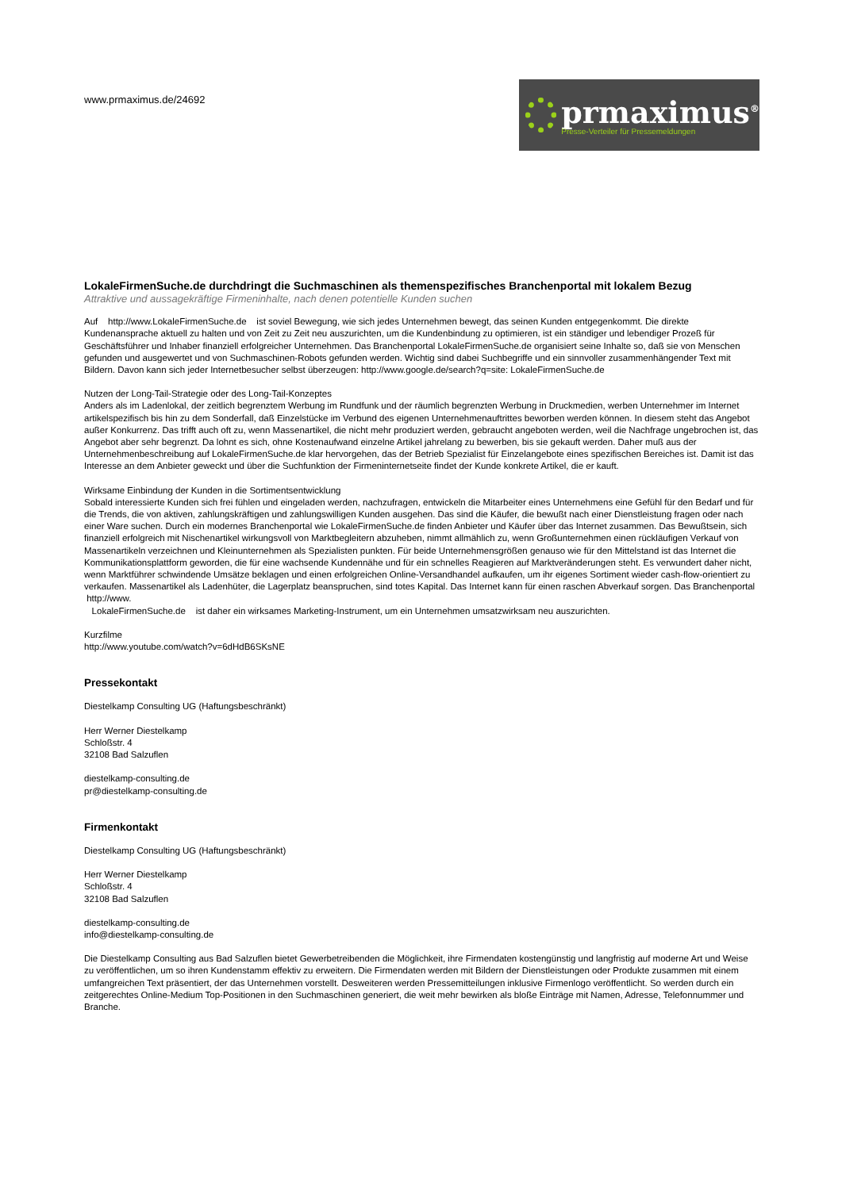www.prmaximus.de/24692
prmaximus<sup>®</sup>
Presse-Verteiler für Pressemeldungen
LokaleFirmenSuche.de durchdringt die Suchmaschinen als themenspezifisches Branchenportal mit lokalem Bezug
Attraktive und aussagekräftige Firmeninhalte, nach denen potentielle Kunden suchen
Auf http://www.LokaleFirmenSuche.de ist soviel Bewegung, wie sich jedes Unternehmen bewegt, das seinen Kunden entgegenkommt. Die direkte Kundenansprache aktuell zu halten und von Zeit zu Zeit neu auszurichten, um die Kundenbindung zu optimieren, ist ein ständiger und lebendiger Prozeß für Geschäftsführer und Inhaber finanziell erfolgreicher Unternehmen. Das Branchenportal LokaleFirmenSuche.de organisiert seine Inhalte so, daß sie von Menschen gefunden und ausgewertet und von Suchmaschinen-Robots gefunden werden. Wichtig sind dabei Suchbegriffe und ein sinnvoller zusammenhängender Text mit Bildern. Davon kann sich jeder Internetbesucher selbst überzeugen: http://www.google.de/search?q=site: LokaleFirmenSuche.de
Nutzen der Long-Tail-Strategie oder des Long-Tail-Konzeptes
Anders als im Ladenlokal, der zeitlich begrenztem Werbung im Rundfunk und der räumlich begrenzten Werbung in Druckmedien, werben Unternehmer im Internet artikelspezifisch bis hin zu dem Sonderfall, daß Einzelstücke im Verbund des eigenen Unternehmenauftrittes beworben werden können. In diesem steht das Angebot außer Konkurrenz. Das trifft auch oft zu, wenn Massenartikel, die nicht mehr produziert werden, gebraucht angeboten werden, weil die Nachfrage ungebrochen ist, das Angebot aber sehr begrenzt. Da lohnt es sich, ohne Kostenaufwand einzelne Artikel jahrelang zu bewerben, bis sie gekauft werden. Daher muß aus der Unternehmenbeschreibung auf LokaleFirmenSuche.de klar hervorgehen, das der Betrieb Spezialist für Einzelangebote eines spezifischen Bereiches ist. Damit ist das Interesse an dem Anbieter geweckt und über die Suchfunktion der Firmeninternetseite findet der Kunde konkrete Artikel, die er kauft.
Wirksame Einbindung der Kunden in die Sortimentsentwicklung
Sobald interessierte Kunden sich frei fühlen und eingeladen werden, nachzufragen, entwickeln die Mitarbeiter eines Unternehmens eine Gefühl für den Bedarf und für die Trends, die von aktiven, zahlungskräftigen und zahlungswilligen Kunden ausgehen. Das sind die Käufer, die bewußt nach einer Dienstleistung fragen oder nach einer Ware suchen. Durch ein modernes Branchenportal wie LokaleFirmenSuche.de finden Anbieter und Käufer über das Internet zusammen. Das Bewußtsein, sich finanziell erfolgreich mit Nischenartikel wirkungsvoll von Marktbegleitern abzuheben, nimmt allmählich zu, wenn Großunternehmen einen rückläufigen Verkauf von Massenartikeln verzeichnen und Kleinunternehmen als Spezialisten punkten. Für beide Unternehmensgrößen genauso wie für den Mittelstand ist das Internet die Kommunikationsplattform geworden, die für eine wachsende Kundennähe und für ein schnelles Reagieren auf Marktveränderungen steht. Es verwundert daher nicht, wenn Marktführer schwindende Umsätze beklagen und einen erfolgreichen Online-Versandhandel aufkaufen, um ihr eigenes Sortiment wieder cash-flow-orientiert zu verkaufen. Massenartikel als Ladenhüter, die Lagerplatz beanspruchen, sind totes Kapital. Das Internet kann für einen raschen Abverkauf sorgen. Das Branchenportal http://www.
LokaleFirmenSuche.de ist daher ein wirksames Marketing-Instrument, um ein Unternehmen umsatzwirksam neu auszurichten.
Kurzfilme
http://www.youtube.com/watch?v=6dHdB6SKsNE
Pressekontakt
Diestelkamp Consulting UG (Haftungsbeschränkt)
Herr Werner Diestelkamp
Schloßstr. 4
32108 Bad Salzuflen
diestelkamp-consulting.de
pr@diestelkamp-consulting.de
Firmenkontakt
Diestelkamp Consulting UG (Haftungsbeschränkt)
Herr Werner Diestelkamp
Schloßstr. 4
32108 Bad Salzuflen
diestelkamp-consulting.de
info@diestelkamp-consulting.de
Die Diestelkamp Consulting aus Bad Salzuflen bietet Gewerbetreibenden die Möglichkeit, ihre Firmendaten kostengünstig und langfristig auf moderne Art und Weise zu veröffentlichen, um so ihren Kundenstamm effektiv zu erweitern. Die Firmendaten werden mit Bildern der Dienstleistungen oder Produkte zusammen mit einem umfangreichen Text präsentiert, der das Unternehmen vorstellt. Desweiteren werden Pressemitteilungen inklusive Firmenlogo veröffentlicht. So werden durch ein zeitgerechtes Online-Medium Top-Positionen in den Suchmaschinen generiert, die weit mehr bewirken als bloße Einträge mit Namen, Adresse, Telefonnummer und Branche.